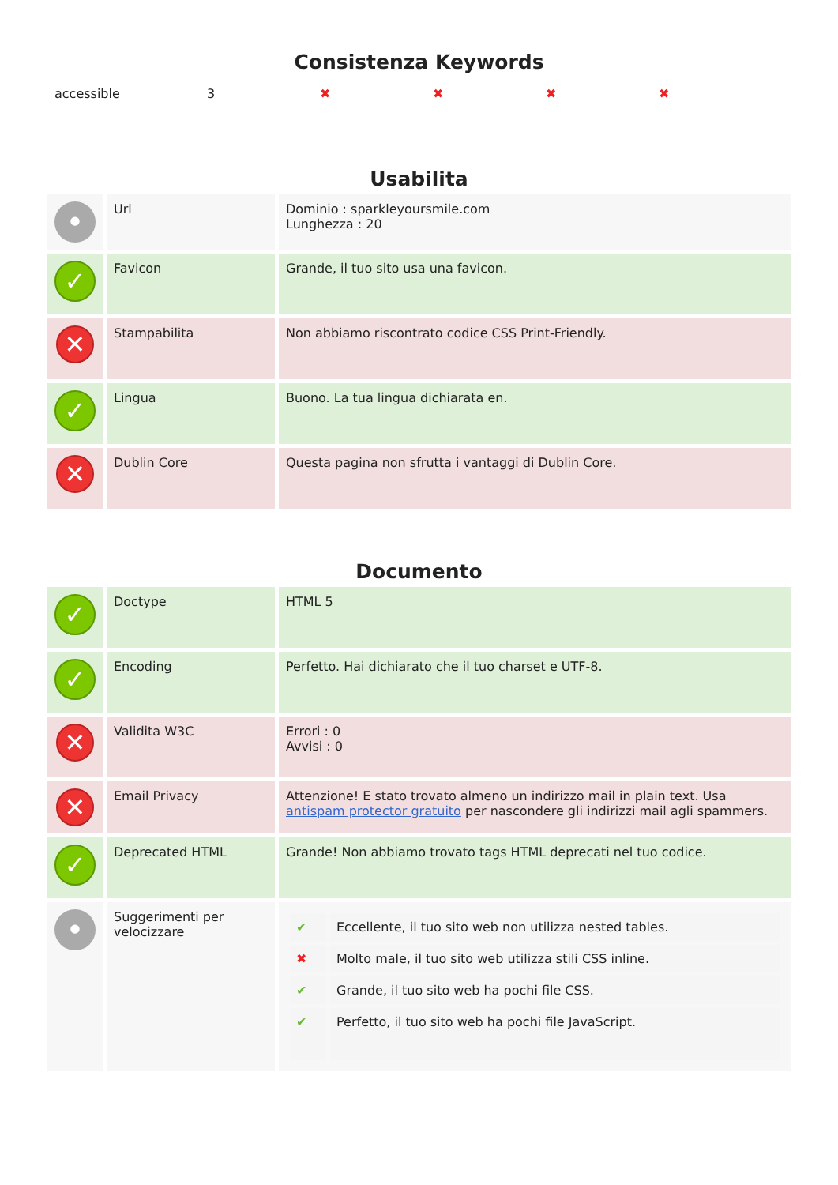Consistenza Keywords
| accessible | 3 | ✖ | ✖ | ✖ | ✖ |
Usabilita
| • | Url | Dominio : sparkleyoursmile.com Lunghezza : 20 |
| ✓ | Favicon | Grande, il tuo sito usa una favicon. |
| ✕ | Stampabilita | Non abbiamo riscontrato codice CSS Print-Friendly. |
| ✓ | Lingua | Buono. La tua lingua dichiarata en. |
| ✕ | Dublin Core | Questa pagina non sfrutta i vantaggi di Dublin Core. |
Documento
| ✓ | Doctype | HTML 5 |
| ✓ | Encoding | Perfetto. Hai dichiarato che il tuo charset e UTF-8. |
| ✕ | Validita W3C | Errori : 0 Avvisi : 0 |
| ✕ | Email Privacy | Attenzione! E stato trovato almeno un indirizzo mail in plain text. Usa antispam protector gratuito per nascondere gli indirizzi mail agli spammers. |
| ✓ | Deprecated HTML | Grande! Non abbiamo trovato tags HTML deprecati nel tuo codice. |
| • | Suggerimenti per velocizzare | / ✔ / Eccellente, il tuo sito web non utilizza nested tables. / / ✖ / Molto male, il tuo sito web utilizza stili CSS inline. / / ✔ / Grande, il tuo sito web ha pochi file CSS. / / ✔ / Perfetto, il tuo sito web ha pochi file JavaScript. / |